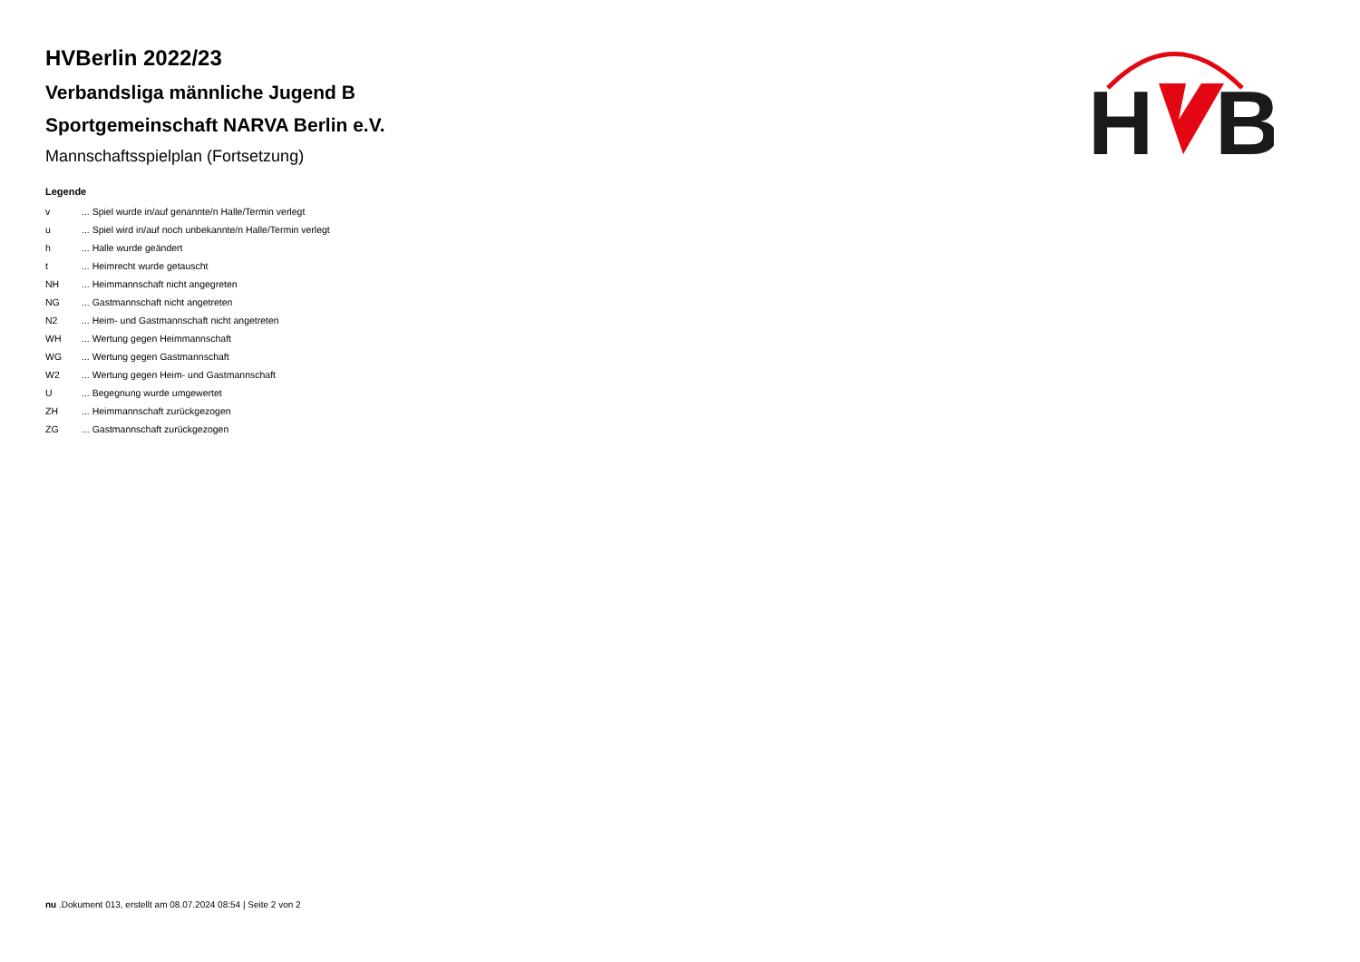HVBerlin 2022/23
Verbandsliga männliche Jugend B
Sportgemeinschaft NARVA Berlin e.V.
Mannschaftsspielplan (Fortsetzung)
H
B
Legende
| v | ... Spiel wurde in/auf genannte/n Halle/Termin verlegt |
| u | ... Spiel wird in/auf noch unbekannte/n Halle/Termin verlegt |
| h | ... Halle wurde geändert |
| t | ... Heimrecht wurde getauscht |
| NH | ... Heimmannschaft nicht angegreten |
| NG | ... Gastmannschaft nicht angetreten |
| N2 | ... Heim- und Gastmannschaft nicht angetreten |
| WH | ... Wertung gegen Heimmannschaft |
| WG | ... Wertung gegen Gastmannschaft |
| W2 | ... Wertung gegen Heim- und Gastmannschaft |
| U | ... Begegnung wurde umgewertet |
| ZH | ... Heimmannschaft zurückgezogen |
| ZG | ... Gastmannschaft zurückgezogen |
nu .Dokument 013, erstellt am 08.07.2024 08:54 | Seite 2 von 2